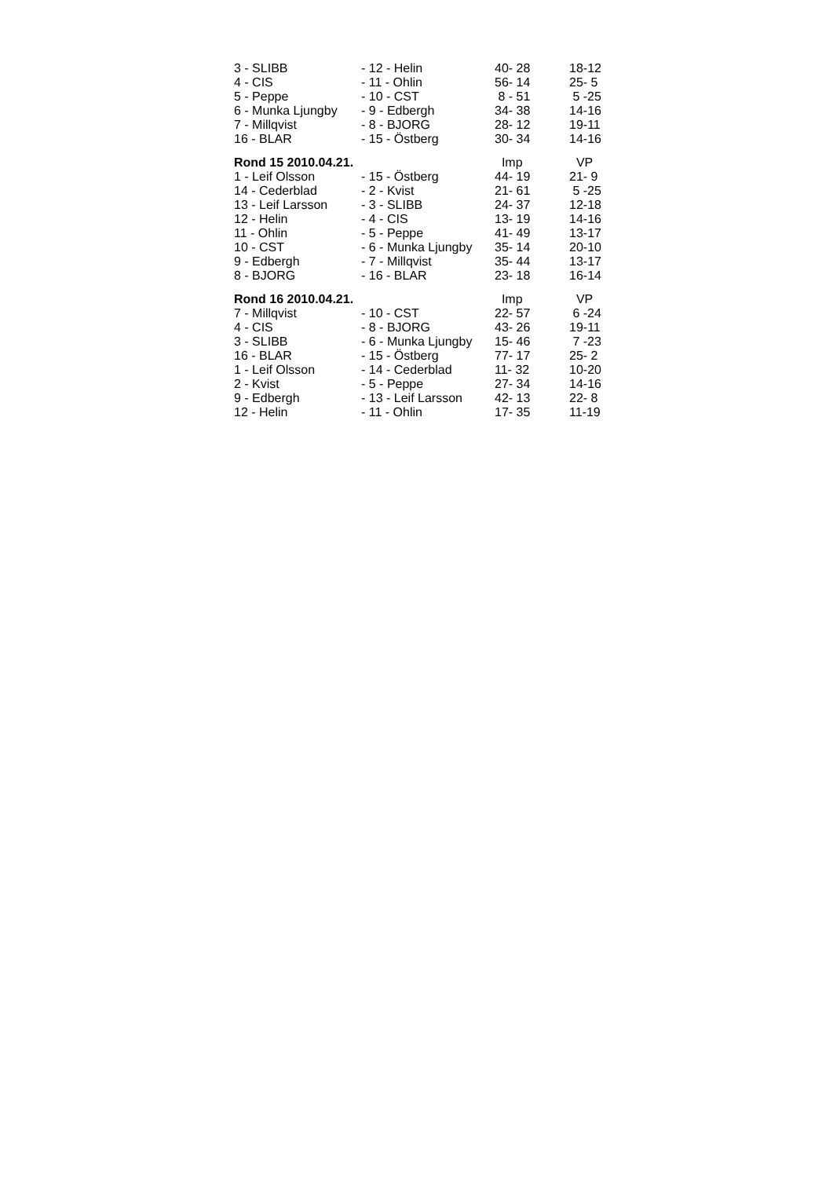| 3 - SLIBB | - 12 - Helin | 40- 28 | 18-12 |
| 4 - CIS | - 11 - Ohlin | 56- 14 | 25- 5 |
| 5 - Peppe | - 10 - CST | 8 - 51 | 5 -25 |
| 6 - Munka Ljungby | - 9 - Edbergh | 34- 38 | 14-16 |
| 7 - Millqvist | - 8 - BJORG | 28- 12 | 19-11 |
| 16 - BLAR | - 15 - Östberg | 30- 34 | 14-16 |
| Rond 15 2010.04.21. | | Imp | VP |
| 1 - Leif Olsson | - 15 - Östberg | 44- 19 | 21- 9 |
| 14 - Cederblad | - 2 - Kvist | 21- 61 | 5 -25 |
| 13 - Leif Larsson | - 3 - SLIBB | 24- 37 | 12-18 |
| 12 - Helin | - 4 - CIS | 13- 19 | 14-16 |
| 11 - Ohlin | - 5 - Peppe | 41- 49 | 13-17 |
| 10 - CST | - 6 - Munka Ljungby | 35- 14 | 20-10 |
| 9 - Edbergh | - 7 - Millqvist | 35- 44 | 13-17 |
| 8 - BJORG | - 16 - BLAR | 23- 18 | 16-14 |
| Rond 16 2010.04.21. | | Imp | VP |
| 7 - Millqvist | - 10 - CST | 22- 57 | 6 -24 |
| 4 - CIS | - 8 - BJORG | 43- 26 | 19-11 |
| 3 - SLIBB | - 6 - Munka Ljungby | 15- 46 | 7 -23 |
| 16 - BLAR | - 15 - Östberg | 77- 17 | 25- 2 |
| 1 - Leif Olsson | - 14 - Cederblad | 11- 32 | 10-20 |
| 2 - Kvist | - 5 - Peppe | 27- 34 | 14-16 |
| 9 - Edbergh | - 13 - Leif Larsson | 42- 13 | 22- 8 |
| 12 - Helin | - 11 - Ohlin | 17- 35 | 11-19 |